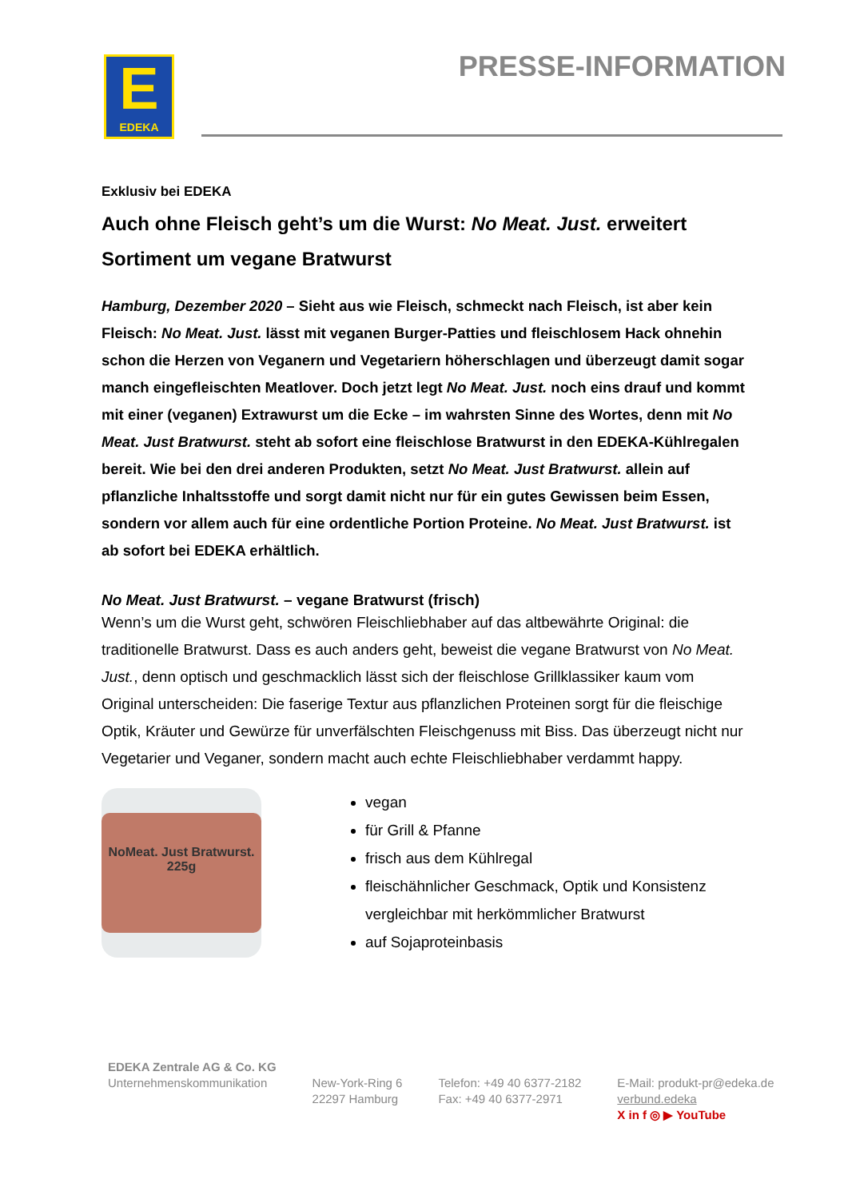E
EDEKA
PRESSE-INFORMATION
Exklusiv bei EDEKA
Auch ohne Fleisch geht’s um die Wurst: No Meat. Just. erweitert Sortiment um vegane Bratwurst
Hamburg, Dezember 2020 – Sieht aus wie Fleisch, schmeckt nach Fleisch, ist aber kein Fleisch: No Meat. Just. lässt mit veganen Burger-Patties und fleischlosem Hack ohnehin schon die Herzen von Veganern und Vegetariern höherschlagen und überzeugt damit sogar manch eingefleischten Meatlover. Doch jetzt legt No Meat. Just. noch eins drauf und kommt mit einer (veganen) Extrawurst um die Ecke – im wahrsten Sinne des Wortes, denn mit No Meat. Just Bratwurst. steht ab sofort eine fleischlose Bratwurst in den EDEKA-Kühlregalen bereit. Wie bei den drei anderen Produkten, setzt No Meat. Just Bratwurst. allein auf pflanzliche Inhaltsstoffe und sorgt damit nicht nur für ein gutes Gewissen beim Essen, sondern vor allem auch für eine ordentliche Portion Proteine. No Meat. Just Bratwurst. ist ab sofort bei EDEKA erhältlich.
No Meat. Just Bratwurst. – vegane Bratwurst (frisch)
Wenn’s um die Wurst geht, schwören Fleischliebhaber auf das altbewährte Original: die traditionelle Bratwurst. Dass es auch anders geht, beweist die vegane Bratwurst von No Meat. Just., denn optisch und geschmacklich lässt sich der fleischlose Grillklassiker kaum vom Original unterscheiden: Die faserige Textur aus pflanzlichen Proteinen sorgt für die fleischige Optik, Kräuter und Gewürze für unverfälschten Fleischgenuss mit Biss. Das überzeugt nicht nur Vegetarier und Veganer, sondern macht auch echte Fleischliebhaber verdammt happy.
NoMeat. Just Bratwurst. 225g
vegan
für Grill & Pfanne
frisch aus dem Kühlregal
fleischähnlicher Geschmack, Optik und Konsistenz vergleichbar mit herkömmlicher Bratwurst
auf Sojaproteinbasis
EDEKA Zentrale AG & Co. KG
Unternehmenskommunikation
New-York-Ring 6
22297 Hamburg
Telefon: +49 40 6377-2182
Fax: +49 40 6377-2971
E-Mail: produkt-pr@edeka.de
verbund.edeka
X in f ◎ ▶ YouTube